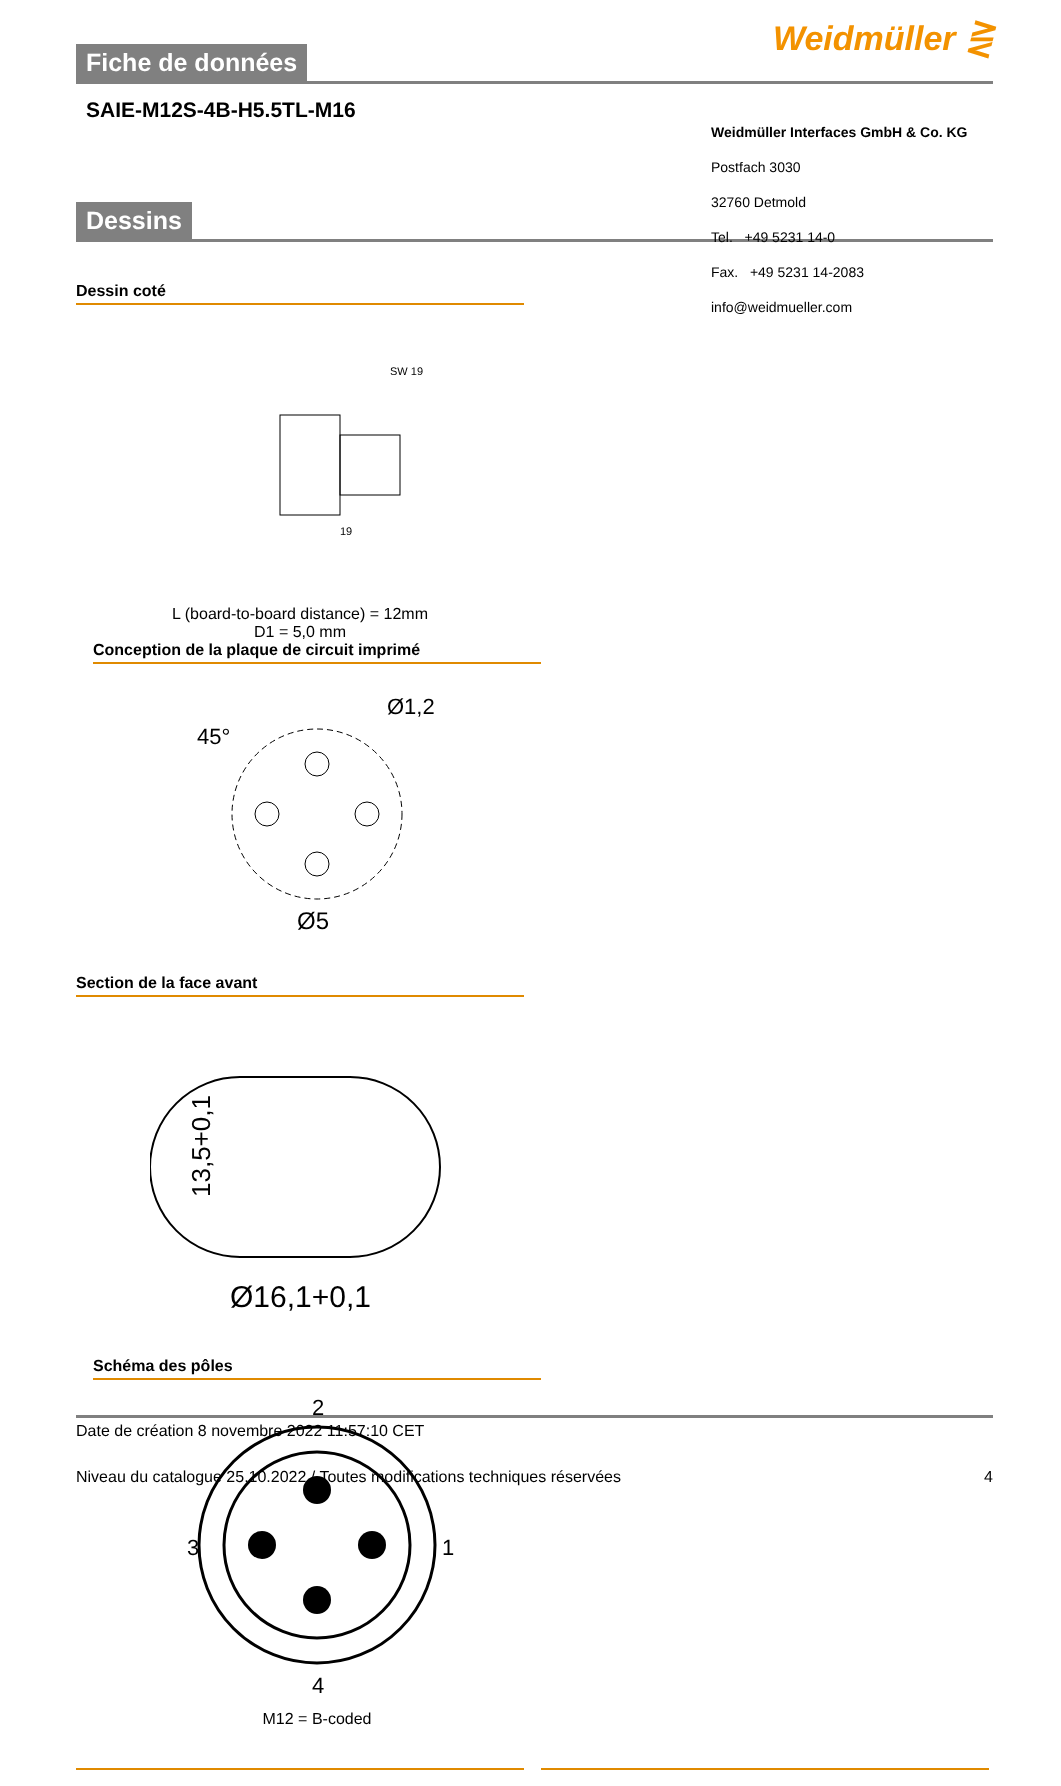Weidmüller ⋛
Fiche de données
SAIE-M12S-4B-H5.5TL-M16
Weidmüller Interfaces GmbH & Co. KG
Postfach 3030
32760 Detmold
Tel. +49 5231 14-0
Fax. +49 5231 14-2083
info@weidmueller.com
Dessins
Dessin coté
19
SW 19
L (board-to-board distance) = 12mm
D1 = 5,0 mm
Conception de la plaque de circuit imprimé
Ø1,2
Ø5
45°
Section de la face avant
13,5+0,1
Ø16,1+0,1
Schéma des pôles
2
3
1
4
M12 = B-coded
Date de création 8 novembre 2022 11:57:10 CET
Niveau du catalogue 25.10.2022 / Toutes modifications techniques réservées 4